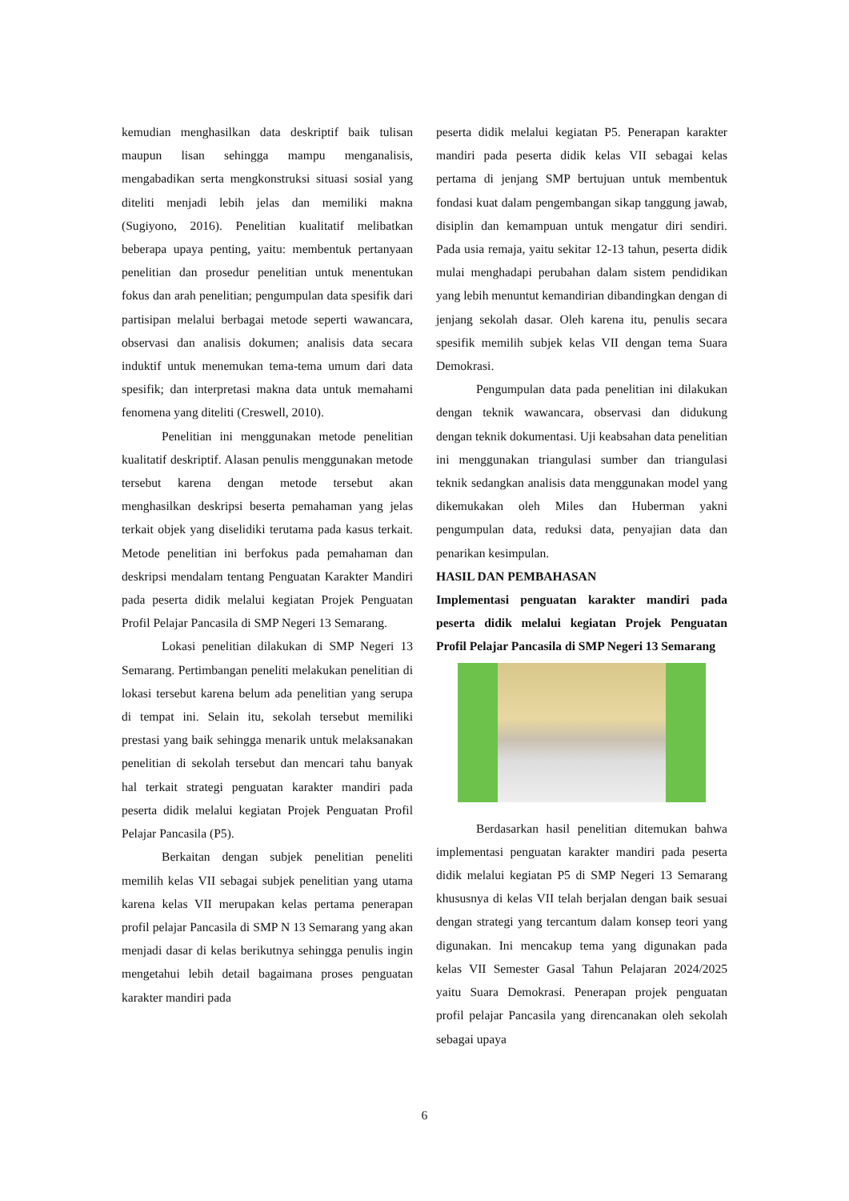kemudian menghasilkan data deskriptif baik tulisan maupun lisan sehingga mampu menganalisis, mengabadikan serta mengkonstruksi situasi sosial yang diteliti menjadi lebih jelas dan memiliki makna (Sugiyono, 2016). Penelitian kualitatif melibatkan beberapa upaya penting, yaitu: membentuk pertanyaan penelitian dan prosedur penelitian untuk menentukan fokus dan arah penelitian; pengumpulan data spesifik dari partisipan melalui berbagai metode seperti wawancara, observasi dan analisis dokumen; analisis data secara induktif untuk menemukan tema-tema umum dari data spesifik; dan interpretasi makna data untuk memahami fenomena yang diteliti (Creswell, 2010).
Penelitian ini menggunakan metode penelitian kualitatif deskriptif. Alasan penulis menggunakan metode tersebut karena dengan metode tersebut akan menghasilkan deskripsi beserta pemahaman yang jelas terkait objek yang diselidiki terutama pada kasus terkait. Metode penelitian ini berfokus pada pemahaman dan deskripsi mendalam tentang Penguatan Karakter Mandiri pada peserta didik melalui kegiatan Projek Penguatan Profil Pelajar Pancasila di SMP Negeri 13 Semarang.
Lokasi penelitian dilakukan di SMP Negeri 13 Semarang. Pertimbangan peneliti melakukan penelitian di lokasi tersebut karena belum ada penelitian yang serupa di tempat ini. Selain itu, sekolah tersebut memiliki prestasi yang baik sehingga menarik untuk melaksanakan penelitian di sekolah tersebut dan mencari tahu banyak hal terkait strategi penguatan karakter mandiri pada peserta didik melalui kegiatan Projek Penguatan Profil Pelajar Pancasila (P5).
Berkaitan dengan subjek penelitian peneliti memilih kelas VII sebagai subjek penelitian yang utama karena kelas VII merupakan kelas pertama penerapan profil pelajar Pancasila di SMP N 13 Semarang yang akan menjadi dasar di kelas berikutnya sehingga penulis ingin mengetahui lebih detail bagaimana proses penguatan karakter mandiri pada
peserta didik melalui kegiatan P5. Penerapan karakter mandiri pada peserta didik kelas VII sebagai kelas pertama di jenjang SMP bertujuan untuk membentuk fondasi kuat dalam pengembangan sikap tanggung jawab, disiplin dan kemampuan untuk mengatur diri sendiri. Pada usia remaja, yaitu sekitar 12-13 tahun, peserta didik mulai menghadapi perubahan dalam sistem pendidikan yang lebih menuntut kemandirian dibandingkan dengan di jenjang sekolah dasar. Oleh karena itu, penulis secara spesifik memilih subjek kelas VII dengan tema Suara Demokrasi.
Pengumpulan data pada penelitian ini dilakukan dengan teknik wawancara, observasi dan didukung dengan teknik dokumentasi. Uji keabsahan data penelitian ini menggunakan triangulasi sumber dan triangulasi teknik sedangkan analisis data menggunakan model yang dikemukakan oleh Miles dan Huberman yakni pengumpulan data, reduksi data, penyajian data dan penarikan kesimpulan.
HASIL DAN PEMBAHASAN
Implementasi penguatan karakter mandiri pada peserta didik melalui kegiatan Projek Penguatan Profil Pelajar Pancasila di SMP Negeri 13 Semarang
Berdasarkan hasil penelitian ditemukan bahwa implementasi penguatan karakter mandiri pada peserta didik melalui kegiatan P5 di SMP Negeri 13 Semarang khususnya di kelas VII telah berjalan dengan baik sesuai dengan strategi yang tercantum dalam konsep teori yang digunakan. Ini mencakup tema yang digunakan pada kelas VII Semester Gasal Tahun Pelajaran 2024/2025 yaitu Suara Demokrasi. Penerapan projek penguatan profil pelajar Pancasila yang direncanakan oleh sekolah sebagai upaya
6